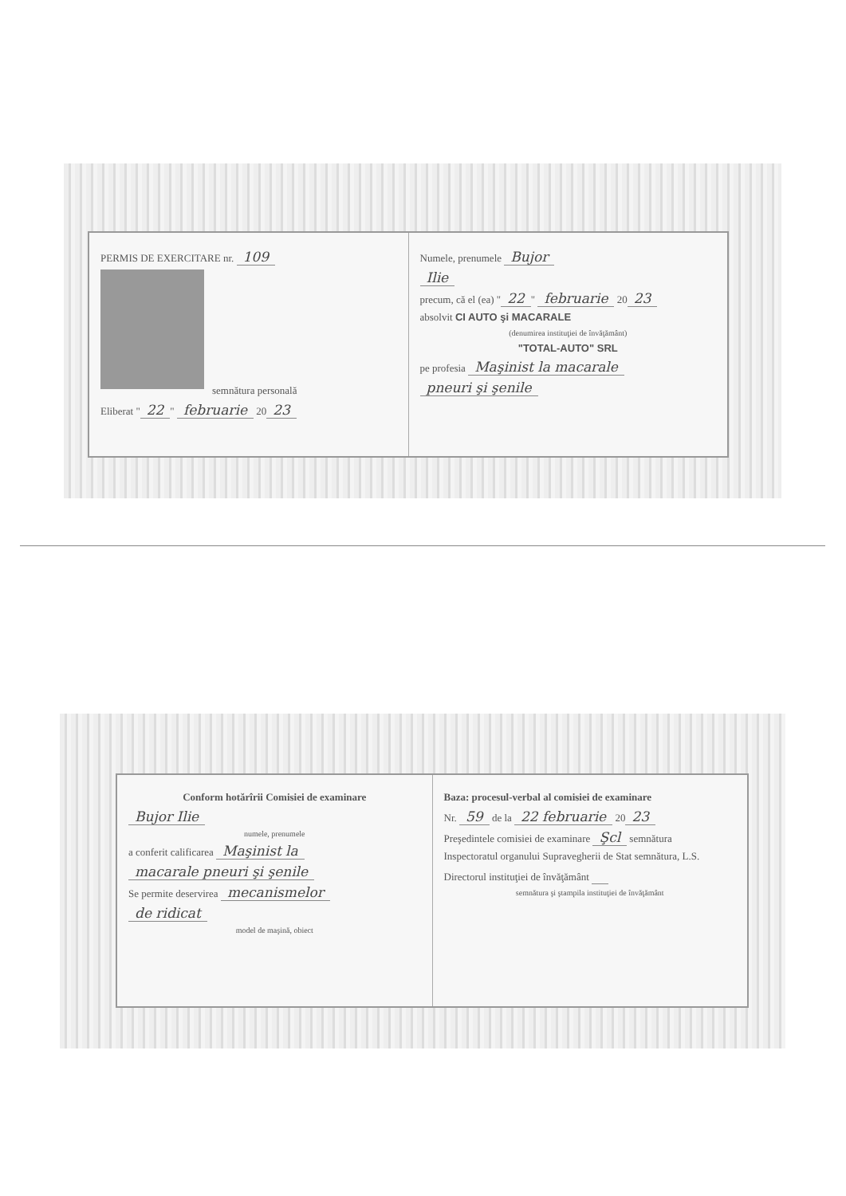PERMIS DE EXERCITARE nr. 109
semnătura personală
Eliberat " 22 " februarie 20 23
Numele, prenumele Bujor
Ilie
precum, că el (ea) " 22 " februarie 20 23
absolvit CI AUTO şi MACARALE
(denumirea instituţiei de învăţământ)
"TOTAL-AUTO" SRL
pe profesia Maşinist la macarale
pneuri şi şenile
Conform hotărîrii Comisiei de examinare
Bujor Ilie
numele, prenumele
a conferit calificarea Maşinist la
macarale pneuri şi şenile
Se permite deservirea mecanismelor
de ridicat
model de maşină, obiect
Baza: procesul-verbal al comisiei de examinare
Nr. 59 de la 22 februarie 20 23
Preşedintele comisiei de examinare Şcl semnătura
Inspectoratul organului Supravegherii de Stat semnătura, L.S.
Directorul instituţiei de învăţământ
semnătura şi ştampila instituţiei de învăţământ